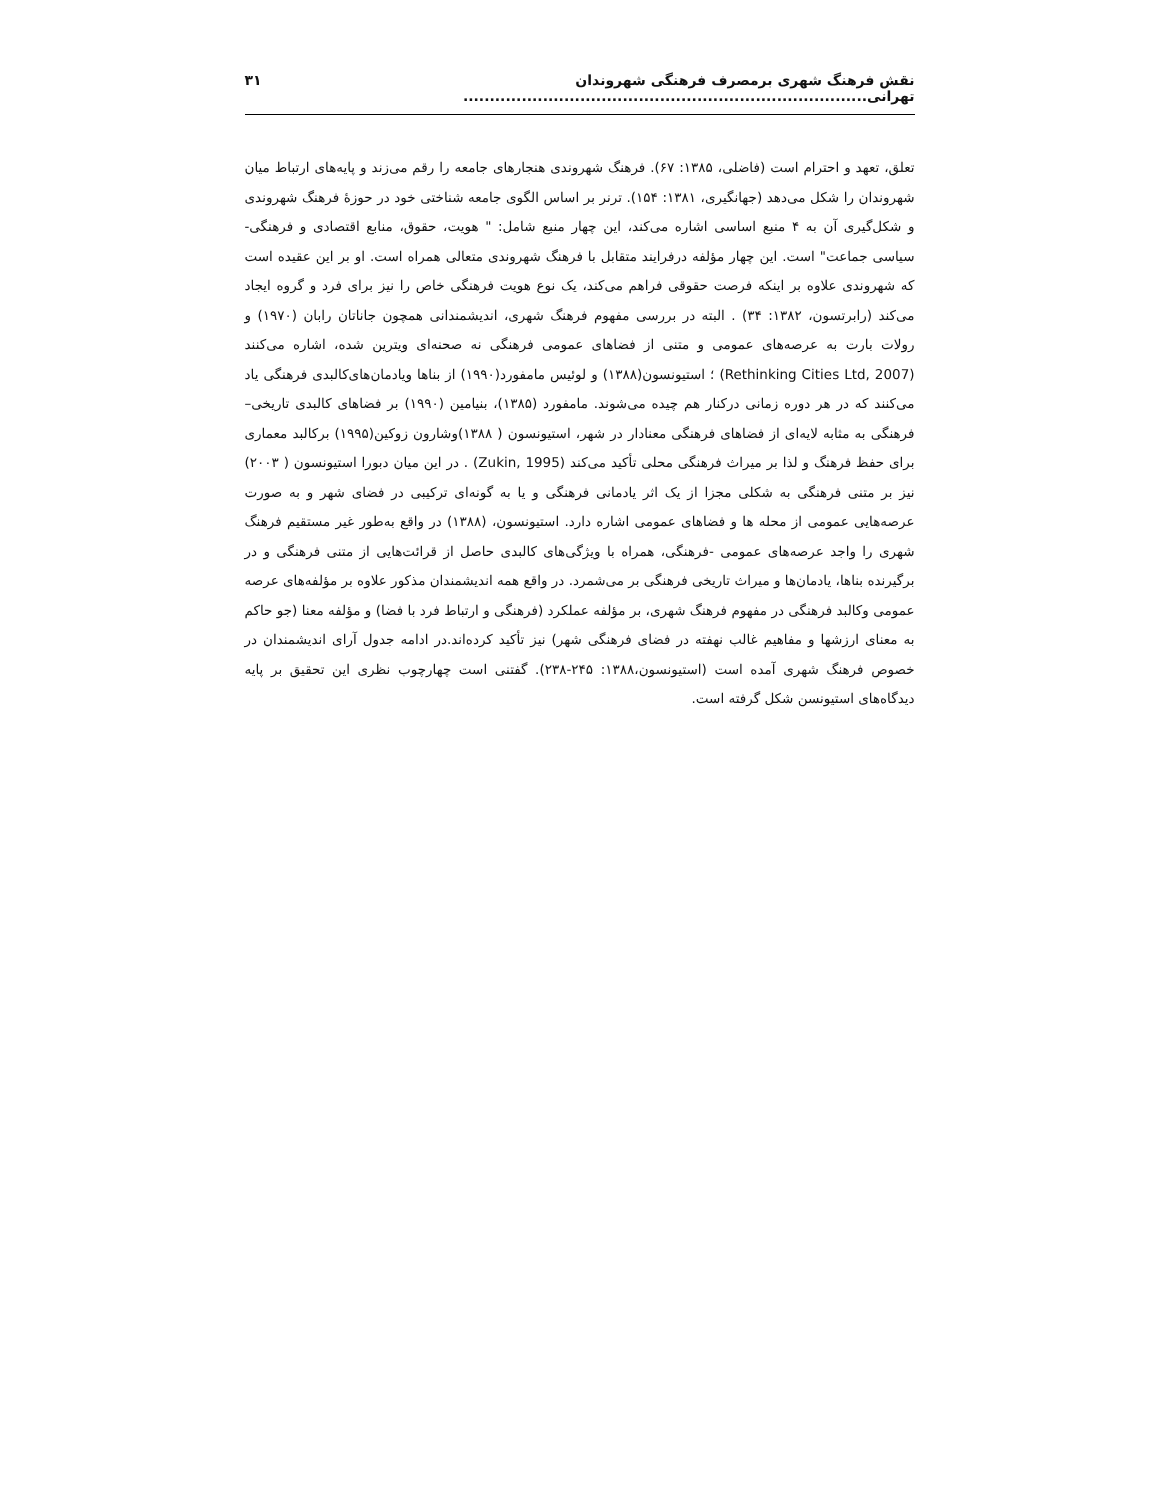نقش فرهنگ شهری برمصرف فرهنگی شهروندان تهرانی............................................................................ ۳۱
تعلق، تعهد و احترام است (فاضلی، ۱۳۸۵: ۶۷). فرهنگ شهروندی هنجارهای جامعه را رقم می‌زند و پایه‌های ارتباط میان شهروندان را شکل می‌دهد (جهانگیری، ۱۳۸۱: ۱۵۴). ترنر بر اساس الگوی جامعه شناختی خود در حوزهٔ فرهنگ شهروندی و شکل‌گیری آن به ۴ منبع اساسی اشاره می‌کند، این چهار منبع شامل: " هویت، حقوق، منابع اقتصادی و فرهنگی- سیاسی جماعت" است. این چهار مؤلفه درفرایند متقابل با فرهنگ شهروندی متعالی همراه است. او بر این عقیده است که شهروندی علاوه بر اینکه فرصت حقوقی فراهم می‌کند، یک نوع هویت فرهنگی خاص را نیز برای فرد و گروه ایجاد می‌کند (رابرتسون، ۱۳۸۲: ۳۴) . البته در بررسی مفهوم فرهنگ شهری، اندیشمندانی همچون جاناتان رابان (۱۹۷۰) و رولات بارت به عرصه‌های عمومی و متنی از فضاهای عمومی فرهنگی نه صحنه‌ای ویترین شده، اشاره می‌کنند (Rethinking Cities Ltd, 2007) ؛ استیونسون(۱۳۸۸) و لوئیس مامفورد(۱۹۹۰) از بناها ویادمان‌های‌کالبدی فرهنگی یاد می‌کنند که در هر دوره زمانی درکنار هم چیده می‌شوند. مامفورد (۱۳۸۵)، بنیامین (۱۹۹۰) بر فضاهای کالبدی تاریخی– فرهنگی به مثابه لایه‌ای از فضاهای فرهنگی معنادار در شهر، استیونسون ( ۱۳۸۸)وشارون زوکین(۱۹۹۵) برکالبد معماری برای حفظ فرهنگ و لذا بر میراث فرهنگی محلی تأکید می‌کند (Zukin, 1995) . در این میان دبورا استیونسون ( ۲۰۰۳) نیز بر متنی فرهنگی به شکلی مجزا از یک اثر یادمانی فرهنگی و یا به گونه‌ای ترکیبی در فضای شهر و به صورت عرصه‌هایی عمومی از محله ها و فضاهای عمومی اشاره دارد. استیونسون، (۱۳۸۸) در واقع به‌طور غیر مستقیم فرهنگ شهری را واجد عرصه‌های عمومی -فرهنگی، همراه با ویژگی‌های کالبدی حاصل از قرائت‌هایی از متنی فرهنگی و در برگیرنده بناها، یادمان‌ها و میراث تاریخی فرهنگی بر می‌شمرد. در واقع همه اندیشمندان مذکور علاوه بر مؤلفه‌های عرصه عمومی وکالبد فرهنگی در مفهوم فرهنگ شهری، بر مؤلفه عملکرد (فرهنگی و ارتباط فرد با فضا) و مؤلفه معنا (جو حاکم به معنای ارزشها و مفاهیم غالب نهفته در فضای فرهنگی شهر) نیز تأکید کرده‌اند.در ادامه جدول آرای اندیشمندان در خصوص فرهنگ شهری آمده است (استیونسون،۱۳۸۸: ۲۴۵-۲۳۸). گفتنی است چهارچوب نظری این تحقیق بر پایه دیدگاه‌های استیونسن شکل گرفته است.